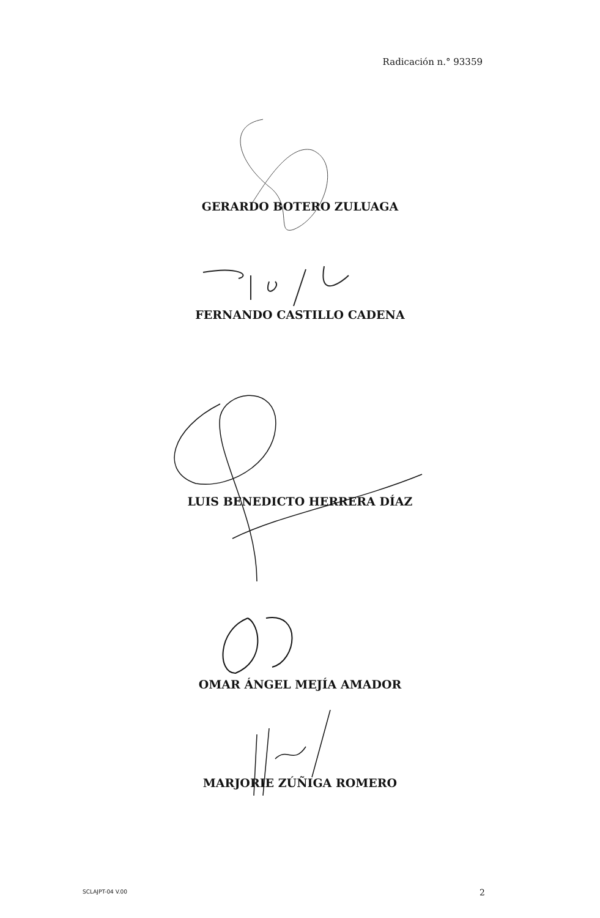Radicación n.° 93359
GERARDO BOTERO ZULUAGA
FERNANDO CASTILLO CADENA
LUIS BENEDICTO HERRERA DÍAZ
OMAR ÁNGEL MEJÍA AMADOR
MARJORIE ZÚÑIGA ROMERO
SCLAJPT-04 V.00 2